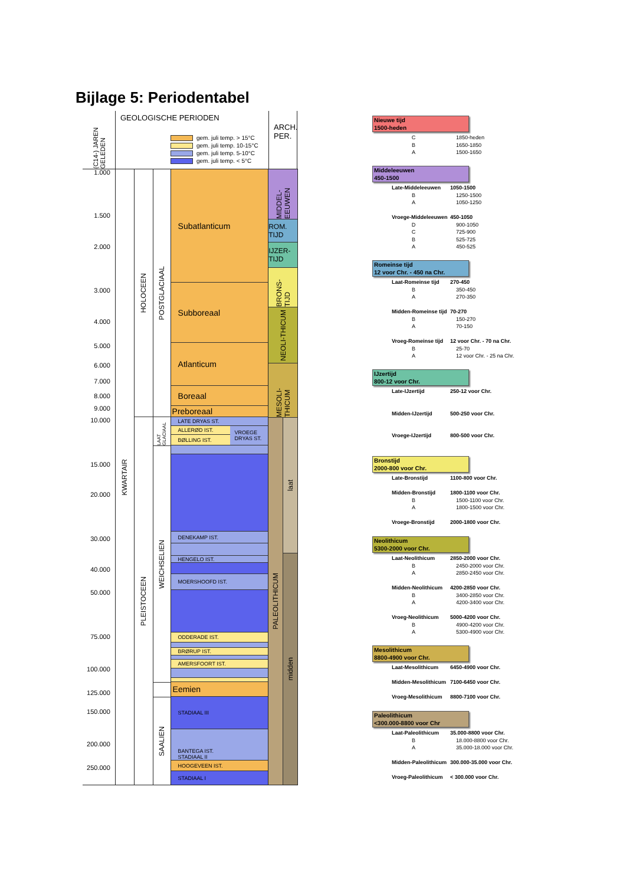Bijlage 5: Periodentabel
(C14-) JAREN GELEDEN
GEOLOGISCHE PERIODEN
gem. juli temp. > 15°C
gem. juli temp. 10-15°C
gem. juli temp. 5-10°C
gem. juli temp. < 5°C
ARCH. PER.
1.000
1.500
2.000
3.000
4.000
5.000
6.000
7.000
8.000
9.000
10.000
15.000
20.000
30.000
40.000
50.000
75.000
100.000
125.000
150.000
200.000
250.000
KWARTAIR
HOLOCEEN
PLEISTOCEEN
POSTGLACIAAL
LAAT GLACIAAL
WEICHSELIEN
SAALIEN
Subatlanticum
Subboreaal
Atlanticum
Boreaal
Preboreaal
LATE DRYAS ST.
ALLERØD IST.
BØLLING IST.
VROEGE DRYAS ST.
DENEKAMP IST.
HENGELO IST.
MOERSHOOFD IST.
ODDERADE IST.
BRØRUP IST.
AMERSFOORT IST.
Eemien
STADIAAL III
BANTEGA IST.
STADIAAL II
HOOGEVEEN IST.
STADIAAL I
MIDDEL-EEUWEN
ROM. TIJD
IJZER-TIJD
BRONS-TIJD
NEOLI-THICUM
MESOLI-THICUM
PALEOLITHICUM
laat
midden
Nieuwe tijd
1500-heden
C 1850-heden
B 1650-1850
A 1500-1650
Middeleeuwen
450-1500
Late-Middeleeuwen 1050-1500
B 1250-1500
A 1050-1250
Vroege-Middeleeuwen 450-1050
D 900-1050
C 725-900
B 525-725
A 450-525
Romeinse tijd
12 voor Chr. - 450 na Chr.
Laat-Romeinse tijd 270-450
B 350-450
A 270-350
Midden-Romeinse tijd 70-270
B 150-270
A 70-150
Vroeg-Romeinse tijd 12 voor Chr. - 70 na Chr.
B 25-70
A 12 voor Chr. - 25 na Chr.
IJzertijd
800-12 voor Chr.
Late-IJzertijd 250-12 voor Chr.
Midden-IJzertijd 500-250 voor Chr.
Vroege-IJzertijd 800-500 voor Chr.
Bronstijd
2000-800 voor Chr.
Late-Bronstijd 1100-800 voor Chr.
Midden-Bronstijd 1800-1100 voor Chr.
B 1500-1100 voor Chr.
A 1800-1500 voor Chr.
Vroege-Bronstijd 2000-1800 voor Chr.
Neolithicum
5300-2000 voor Chr.
Laat-Neolithicum 2850-2000 voor Chr.
B 2450-2000 voor Chr.
A 2850-2450 voor Chr.
Midden-Neolithicum 4200-2850 voor Chr.
B 3400-2850 voor Chr.
A 4200-3400 voor Chr.
Vroeg-Neolithicum 5000-4200 voor Chr.
B 4900-4200 voor Chr.
A 5300-4900 voor Chr.
Mesolithicum
8800-4900 voor Chr.
Laat-Mesolithicum 6450-4900 voor Chr.
Midden-Mesolithicum 7100-6450 voor Chr.
Vroeg-Mesolithicum 8800-7100 voor Chr.
Paleolithicum
<300.000-8800 voor Chr
Laat-Paleolithicum 35.000-8800 voor Chr.
B 18.000-8800 voor Chr.
A 35.000-18.000 voor Chr.
Midden-Paleolithicum 300.000-35.000 voor Chr.
Vroeg-Paleolithicum < 300.000 voor Chr.